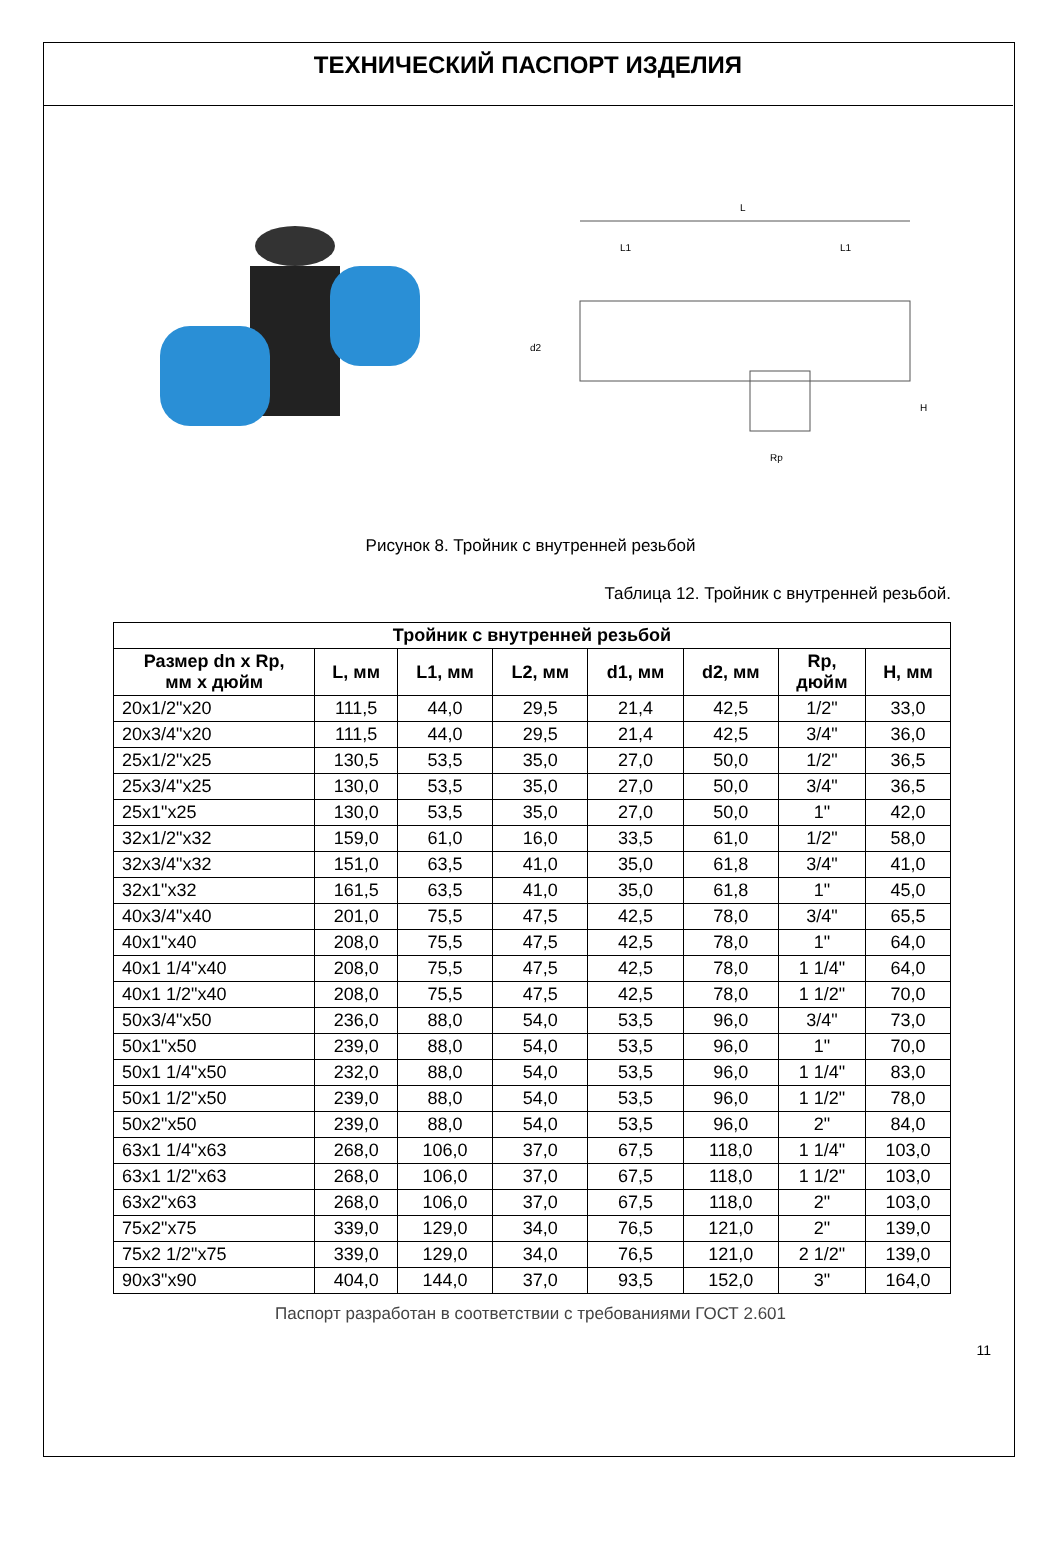ТЕХНИЧЕСКИЙ ПАСПОРТ ИЗДЕЛИЯ
L
L1
L1
Rp
d2
H
Рисунок 8. Тройник с внутренней резьбой
Таблица 12. Тройник с внутренней резьбой.
| Тройник с внутренней резьбой | | | | | | | |
| --- | --- | --- | --- | --- | --- | --- | --- |
| Размер dn x Rp, мм х дюйм | L, мм | L1, мм | L2, мм | d1, мм | d2, мм | Rp, дюйм | H, мм |
| 20x1/2"x20 | 111,5 | 44,0 | 29,5 | 21,4 | 42,5 | 1/2" | 33,0 |
| 20x3/4"x20 | 111,5 | 44,0 | 29,5 | 21,4 | 42,5 | 3/4" | 36,0 |
| 25x1/2"x25 | 130,5 | 53,5 | 35,0 | 27,0 | 50,0 | 1/2" | 36,5 |
| 25x3/4"x25 | 130,0 | 53,5 | 35,0 | 27,0 | 50,0 | 3/4" | 36,5 |
| 25x1"x25 | 130,0 | 53,5 | 35,0 | 27,0 | 50,0 | 1" | 42,0 |
| 32x1/2"x32 | 159,0 | 61,0 | 16,0 | 33,5 | 61,0 | 1/2" | 58,0 |
| 32x3/4"x32 | 151,0 | 63,5 | 41,0 | 35,0 | 61,8 | 3/4" | 41,0 |
| 32x1"x32 | 161,5 | 63,5 | 41,0 | 35,0 | 61,8 | 1" | 45,0 |
| 40x3/4"x40 | 201,0 | 75,5 | 47,5 | 42,5 | 78,0 | 3/4" | 65,5 |
| 40x1"x40 | 208,0 | 75,5 | 47,5 | 42,5 | 78,0 | 1" | 64,0 |
| 40x1 1/4"x40 | 208,0 | 75,5 | 47,5 | 42,5 | 78,0 | 1 1/4" | 64,0 |
| 40x1 1/2"x40 | 208,0 | 75,5 | 47,5 | 42,5 | 78,0 | 1 1/2" | 70,0 |
| 50x3/4"x50 | 236,0 | 88,0 | 54,0 | 53,5 | 96,0 | 3/4" | 73,0 |
| 50x1"x50 | 239,0 | 88,0 | 54,0 | 53,5 | 96,0 | 1" | 70,0 |
| 50x1 1/4"x50 | 232,0 | 88,0 | 54,0 | 53,5 | 96,0 | 1 1/4" | 83,0 |
| 50x1 1/2"x50 | 239,0 | 88,0 | 54,0 | 53,5 | 96,0 | 1 1/2" | 78,0 |
| 50x2"x50 | 239,0 | 88,0 | 54,0 | 53,5 | 96,0 | 2" | 84,0 |
| 63x1 1/4"x63 | 268,0 | 106,0 | 37,0 | 67,5 | 118,0 | 1 1/4" | 103,0 |
| 63x1 1/2"x63 | 268,0 | 106,0 | 37,0 | 67,5 | 118,0 | 1 1/2" | 103,0 |
| 63x2"x63 | 268,0 | 106,0 | 37,0 | 67,5 | 118,0 | 2" | 103,0 |
| 75x2"x75 | 339,0 | 129,0 | 34,0 | 76,5 | 121,0 | 2" | 139,0 |
| 75x2 1/2"x75 | 339,0 | 129,0 | 34,0 | 76,5 | 121,0 | 2 1/2" | 139,0 |
| 90x3"x90 | 404,0 | 144,0 | 37,0 | 93,5 | 152,0 | 3" | 164,0 |
Паспорт разработан в соответствии с требованиями ГОСТ 2.601
11